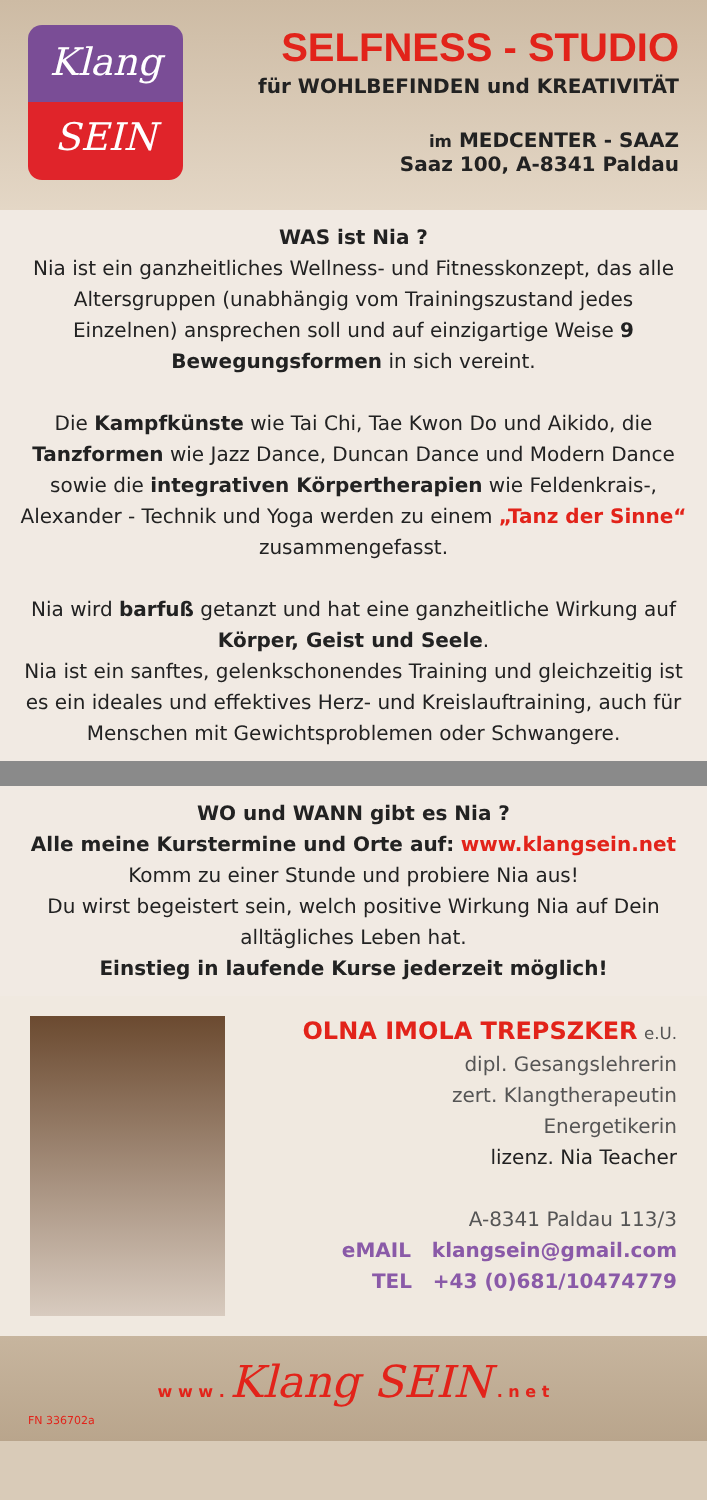Klang
SEIN
SELFNESS - STUDIO
für WOHLBEFINDEN und KREATIVITÄT
im MEDCENTER - SAAZ
Saaz 100, A-8341 Paldau
WAS ist Nia ?
Nia ist ein ganzheitliches Wellness- und Fitnesskonzept, das alle Altersgruppen (unabhängig vom Trainingszustand jedes Einzelnen) ansprechen soll und auf einzigartige Weise 9 Bewegungsformen in sich vereint.
Die Kampfkünste wie Tai Chi, Tae Kwon Do und Aikido, die Tanzformen wie Jazz Dance, Duncan Dance und Modern Dance sowie die integrativen Körpertherapien wie Feldenkrais-, Alexander - Technik und Yoga werden zu einem „Tanz der Sinne“ zusammengefasst.
Nia wird barfuß getanzt und hat eine ganzheitliche Wirkung auf Körper, Geist und Seele.
Nia ist ein sanftes, gelenkschonendes Training und gleichzeitig ist es ein ideales und effektives Herz- und Kreislauftraining, auch für Menschen mit Gewichtsproblemen oder Schwangere.
WO und WANN gibt es Nia ?
Alle meine Kurstermine und Orte auf: www.klangsein.net
Komm zu einer Stunde und probiere Nia aus!
Du wirst begeistert sein, welch positive Wirkung Nia auf Dein alltägliches Leben hat.
Einstieg in laufende Kurse jederzeit möglich!
OLNA IMOLA TREPSZKER e.U.
dipl. Gesangslehrerin
zert. Klangtherapeutin
Energetikerin
lizenz. Nia Teacher
A-8341 Paldau 113/3
eMAIL klangsein@gmail.com
TEL +43 (0)681/10474779
w w w . Klang SEIN . n e t
FN 336702a